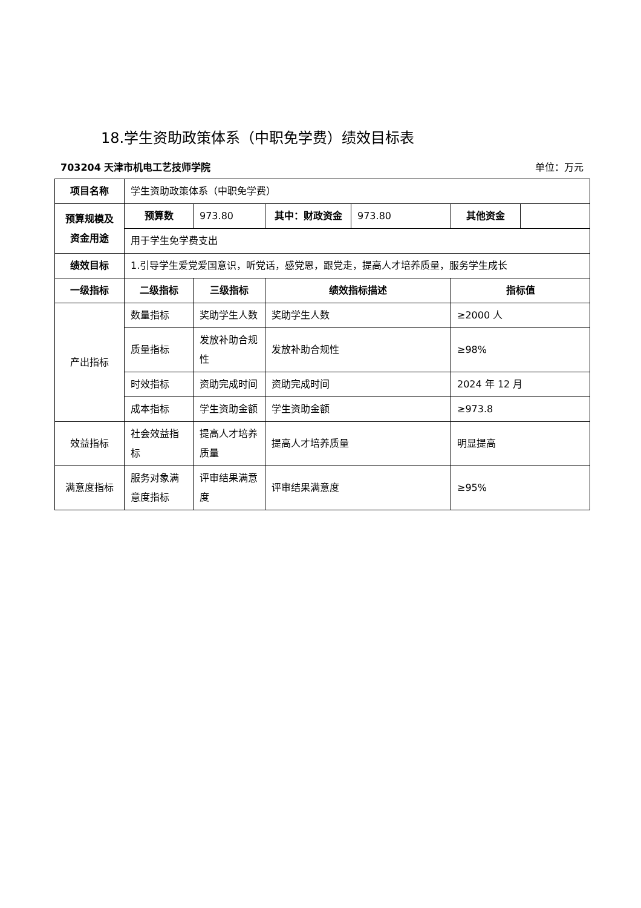18.学生资助政策体系（中职免学费）绩效目标表
703204 天津市机电工艺技师学院 单位：万元
| 项目名称 | 学生资助政策体系（中职免学费） | | | | | |
| 预算规模及资金用途 | 预算数 | 973.80 | 其中：财政资金 | 973.80 | 其他资金 | |
| | 用于学生免学费支出 | | | | | |
| 绩效目标 | 1.引导学生爱党爱国意识，听党话，感党恩，跟党走，提高人才培养质量，服务学生成长 | | | | | |
| 一级指标 | 二级指标 | 三级指标 | 绩效指标描述 | | 指标值 | |
| 产出指标 | 数量指标 | 奖助学生人数 | 奖助学生人数 | | ≥2000 人 | |
| | 质量指标 | 发放补助合规性 | 发放补助合规性 | | ≥98% | |
| | 时效指标 | 资助完成时间 | 资助完成时间 | | 2024 年 12 月 | |
| | 成本指标 | 学生资助金额 | 学生资助金额 | | ≥973.8 | |
| 效益指标 | 社会效益指标 | 提高人才培养质量 | 提高人才培养质量 | | 明显提高 | |
| 满意度指标 | 服务对象满意度指标 | 评审结果满意度 | 评审结果满意度 | | ≥95% | |